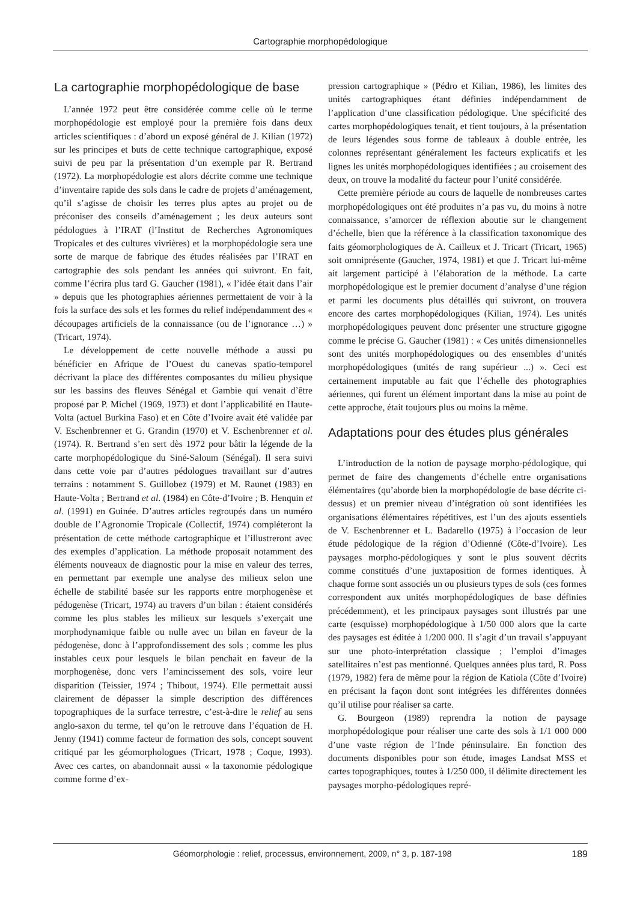Cartographie morphopédologique
La cartographie morphopédologique de base
L’année 1972 peut être considérée comme celle où le terme morphopédologie est employé pour la première fois dans deux articles scientifiques : d’abord un exposé général de J. Kilian (1972) sur les principes et buts de cette technique cartographique, exposé suivi de peu par la présentation d’un exemple par R. Bertrand (1972). La morphopédologie est alors décrite comme une technique d’inventaire rapide des sols dans le cadre de projets d’aménagement, qu’il s’agisse de choisir les terres plus aptes au projet ou de préconiser des conseils d’aménagement ; les deux auteurs sont pédologues à l’IRAT (l’Institut de Recherches Agronomiques Tropicales et des cultures vivrières) et la morphopédologie sera une sorte de marque de fabrique des études réalisées par l’IRAT en cartographie des sols pendant les années qui suivront. En fait, comme l’écrira plus tard G. Gaucher (1981), « l’idée était dans l’air » depuis que les photographies aériennes permettaient de voir à la fois la surface des sols et les formes du relief indépendamment des « découpages artificiels de la connaissance (ou de l’ignorance …) » (Tricart, 1974).
Le développement de cette nouvelle méthode a aussi pu bénéficier en Afrique de l’Ouest du canevas spatio-temporel décrivant la place des différentes composantes du milieu physique sur les bassins des fleuves Sénégal et Gambie qui venait d’être proposé par P. Michel (1969, 1973) et dont l’applicabilité en Haute-Volta (actuel Burkina Faso) et en Côte d’Ivoire avait été validée par V. Eschenbrenner et G. Grandin (1970) et V. Eschenbrenner et al. (1974). R. Bertrand s’en sert dès 1972 pour bâtir la légende de la carte morphopédologique du Siné-Saloum (Sénégal). Il sera suivi dans cette voie par d’autres pédologues travaillant sur d’autres terrains : notamment S. Guillobez (1979) et M. Raunet (1983) en Haute-Volta ; Bertrand et al. (1984) en Côte-d’Ivoire ; B. Henquin et al. (1991) en Guinée. D’autres articles regroupés dans un numéro double de l’Agronomie Tropicale (Collectif, 1974) compléteront la présentation de cette méthode cartographique et l’illustreront avec des exemples d’application. La méthode proposait notamment des éléments nouveaux de diagnostic pour la mise en valeur des terres, en permettant par exemple une analyse des milieux selon une échelle de stabilité basée sur les rapports entre morphogenèse et pédogenèse (Tricart, 1974) au travers d’un bilan : étaient considérés comme les plus stables les milieux sur lesquels s’exerçait une morphodynamique faible ou nulle avec un bilan en faveur de la pédogenèse, donc à l’approfondissement des sols ; comme les plus instables ceux pour lesquels le bilan penchait en faveur de la morphogenèse, donc vers l’amincissement des sols, voire leur disparition (Teissier, 1974 ; Thibout, 1974). Elle permettait aussi clairement de dépasser la simple description des différences topographiques de la surface terrestre, c’est-à-dire le relief au sens anglo-saxon du terme, tel qu’on le retrouve dans l’équation de H. Jenny (1941) comme facteur de formation des sols, concept souvent critiqué par les géomorphologues (Tricart, 1978 ; Coque, 1993). Avec ces cartes, on abandonnait aussi « la taxonomie pédologique comme forme d’ex-
pression cartographique » (Pédro et Kilian, 1986), les limites des unités cartographiques étant définies indépendamment de l’application d’une classification pédologique. Une spécificité des cartes morphopédologiques tenait, et tient toujours, à la présentation de leurs légendes sous forme de tableaux à double entrée, les colonnes représentant généralement les facteurs explicatifs et les lignes les unités morphopédologiques identifiées ; au croisement des deux, on trouve la modalité du facteur pour l’unité considérée.
Cette première période au cours de laquelle de nombreuses cartes morphopédologiques ont été produites n’a pas vu, du moins à notre connaissance, s’amorcer de réflexion aboutie sur le changement d’échelle, bien que la référence à la classification taxonomique des faits géomorphologiques de A. Cailleux et J. Tricart (Tricart, 1965) soit omniprésente (Gaucher, 1974, 1981) et que J. Tricart lui-même ait largement participé à l’élaboration de la méthode. La carte morphopédologique est le premier document d’analyse d’une région et parmi les documents plus détaillés qui suivront, on trouvera encore des cartes morphopédologiques (Kilian, 1974). Les unités morphopédologiques peuvent donc présenter une structure gigogne comme le précise G. Gaucher (1981) : « Ces unités dimensionnelles sont des unités morphopédologiques ou des ensembles d’unités morphopédologiques (unités de rang supérieur ...) ». Ceci est certainement imputable au fait que l’échelle des photographies aériennes, qui furent un élément important dans la mise au point de cette approche, était toujours plus ou moins la même.
Adaptations pour des études plus générales
L’introduction de la notion de paysage morpho-pédologique, qui permet de faire des changements d’échelle entre organisations élémentaires (qu’aborde bien la morphopédologie de base décrite ci-dessus) et un premier niveau d’intégration où sont identifiées les organisations élémentaires répétitives, est l’un des ajouts essentiels de V. Eschenbrenner et L. Badarello (1975) à l’occasion de leur étude pédologique de la région d’Odienné (Côte-d’Ivoire). Les paysages morpho-pédologiques y sont le plus souvent décrits comme constitués d’une juxtaposition de formes identiques. À chaque forme sont associés un ou plusieurs types de sols (ces formes correspondent aux unités morphopédologiques de base définies précédemment), et les principaux paysages sont illustrés par une carte (esquisse) morphopédologique à 1/50 000 alors que la carte des paysages est éditée à 1/200 000. Il s’agit d’un travail s’appuyant sur une photo-interprétation classique ; l’emploi d’images satellitaires n’est pas mentionné. Quelques années plus tard, R. Poss (1979, 1982) fera de même pour la région de Katiola (Côte d’Ivoire) en précisant la façon dont sont intégrées les différentes données qu’il utilise pour réaliser sa carte.
G. Bourgeon (1989) reprendra la notion de paysage morphopédologique pour réaliser une carte des sols à 1/1 000 000 d’une vaste région de l’Inde péninsulaire. En fonction des documents disponibles pour son étude, images Landsat MSS et cartes topographiques, toutes à 1/250 000, il délimite directement les paysages morpho-pédologiques repré-
Géomorphologie : relief, processus, environnement, 2009, n° 3, p. 187-198 189